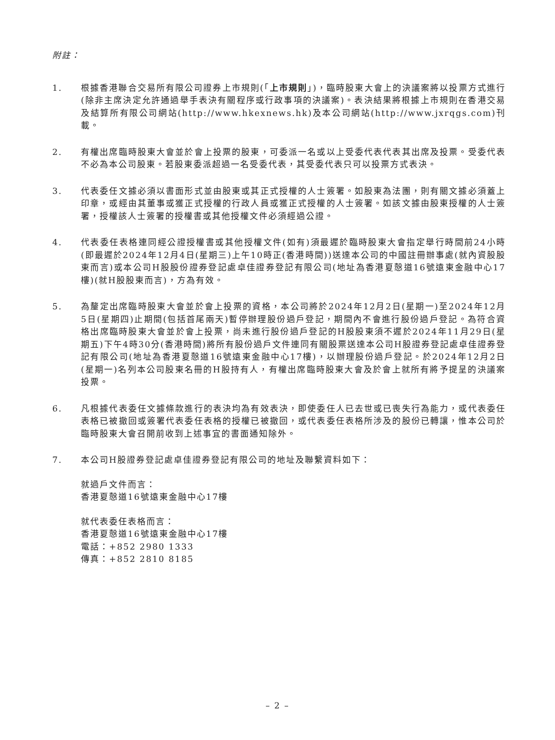附註：
1. 根據香港聯合交易所有限公司證券上市規則(「上市規則」)，臨時股東大會上的決議案將以投票方式進行(除非主席決定允許通過舉手表決有關程序或行政事項的決議案)。表決結果將根據上市規則在香港交易及結算所有限公司網站(http://www.hkexnews.hk)及本公司網站(http://www.jxrqgs.com)刊載。
2. 有權出席臨時股東大會並於會上投票的股東，可委派一名或以上受委代表代表其出席及投票。受委代表不必為本公司股東。若股東委派超過一名受委代表，其受委代表只可以投票方式表決。
3. 代表委任文據必須以書面形式並由股東或其正式授權的人士簽署。如股東為法團，則有關文據必須蓋上印章，或經由其董事或獲正式授權的行政人員或獲正式授權的人士簽署。如該文據由股東授權的人士簽署，授權該人士簽署的授權書或其他授權文件必須經過公證。
4. 代表委任表格連同經公證授權書或其他授權文件(如有)須最遲於臨時股東大會指定舉行時間前24小時(即最遲於2024年12月4日(星期三)上午10時正(香港時間))送達本公司的中國註冊辦事處(就內資股股東而言)或本公司H股股份證券登記處卓佳證券登記有限公司(地址為香港夏慤道16號遠東金融中心17樓)(就H股股東而言)，方為有效。
5. 為釐定出席臨時股東大會並於會上投票的資格，本公司將於2024年12月2日(星期一)至2024年12月5日(星期四)止期間(包括首尾兩天)暫停辦理股份過戶登記，期間內不會進行股份過戶登記。為符合資格出席臨時股東大會並於會上投票，尚未進行股份過戶登記的H股股東須不遲於2024年11月29日(星期五)下午4時30分(香港時間)將所有股份過戶文件連同有關股票送達本公司H股證券登記處卓佳證券登記有限公司(地址為香港夏慤道16號遠東金融中心17樓)，以辦理股份過戶登記。於2024年12月2日(星期一)名列本公司股東名冊的H股持有人，有權出席臨時股東大會及於會上就所有將予提呈的決議案投票。
6. 凡根據代表委任文據條款進行的表決均為有效表決，即使委任人已去世或已喪失行為能力，或代表委任表格已被撤回或簽署代表委任表格的授權已被撤回，或代表委任表格所涉及的股份已轉讓，惟本公司於臨時股東大會召開前收到上述事宜的書面通知除外。
7. 本公司H股證券登記處卓佳證券登記有限公司的地址及聯繫資料如下：
就過戶文件而言：
香港夏慤道16號遠東金融中心17樓
就代表委任表格而言：
香港夏慤道16號遠東金融中心17樓
電話：+852 2980 1333
傳真：+852 2810 8185
– 2 –